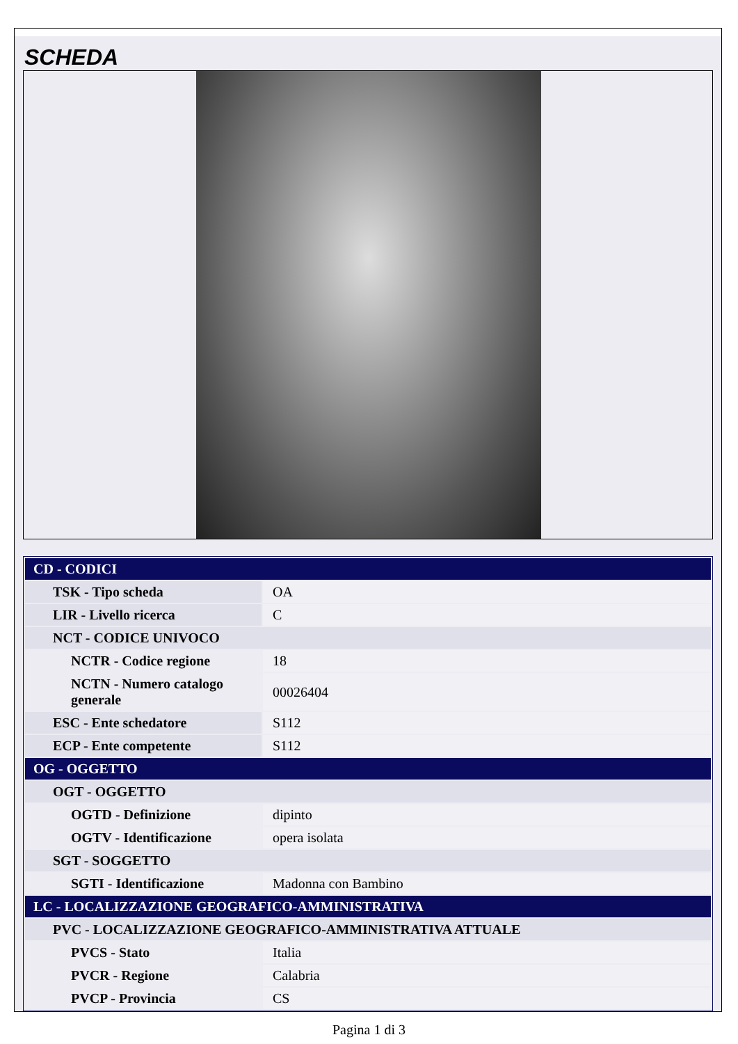SCHEDA
| CD - CODICI | |
| TSK - Tipo scheda | OA |
| LIR - Livello ricerca | C |
| NCT - CODICE UNIVOCO | |
| NCTR - Codice regione | 18 |
| NCTN - Numero catalogo generale | 00026404 |
| ESC - Ente schedatore | S112 |
| ECP - Ente competente | S112 |
| OG - OGGETTO | |
| OGT - OGGETTO | |
| OGTD - Definizione | dipinto |
| OGTV - Identificazione | opera isolata |
| SGT - SOGGETTO | |
| SGTI - Identificazione | Madonna con Bambino |
| LC - LOCALIZZAZIONE GEOGRAFICO-AMMINISTRATIVA | |
| PVC - LOCALIZZAZIONE GEOGRAFICO-AMMINISTRATIVA ATTUALE | |
| PVCS - Stato | Italia |
| PVCR - Regione | Calabria |
| PVCP - Provincia | CS |
Pagina 1 di 3